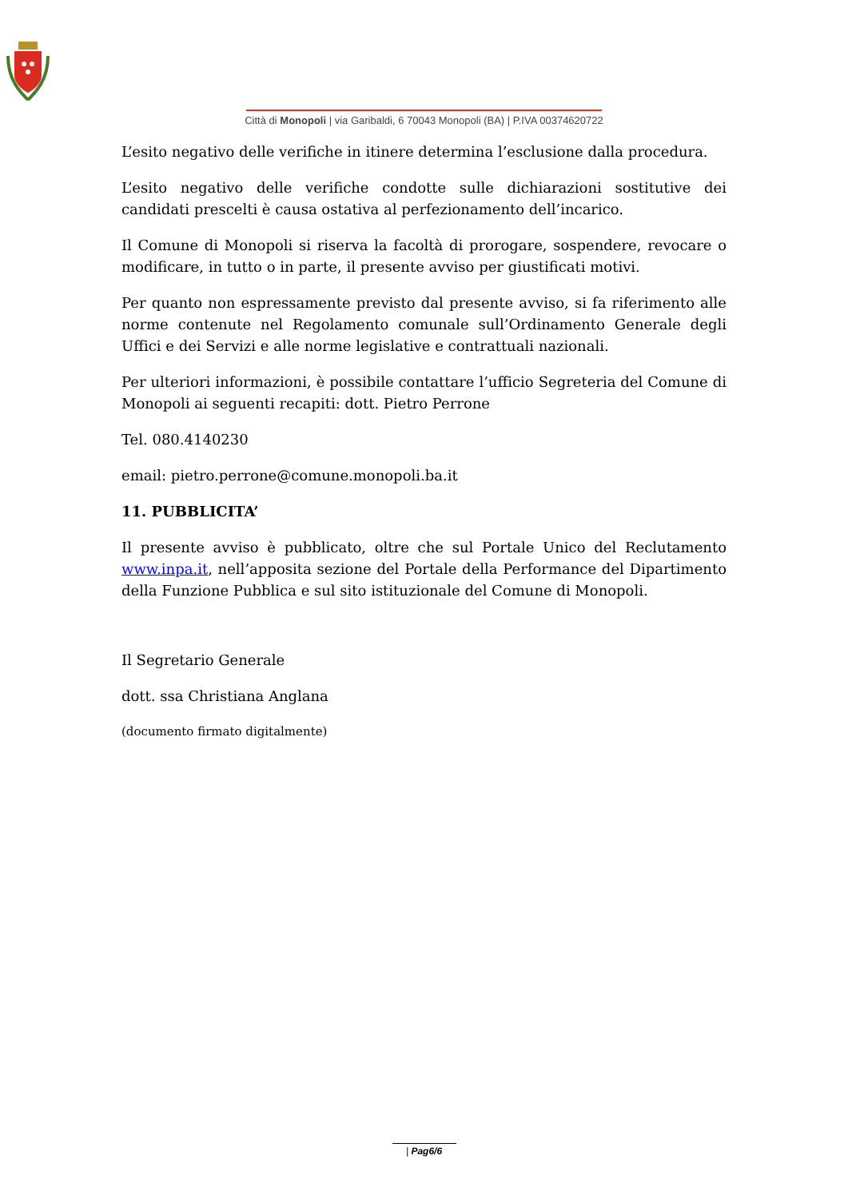Città di Monopoli | via Garibaldi, 6 70043 Monopoli (BA) | P.IVA 00374620722
L’esito negativo delle verifiche in itinere determina l’esclusione dalla procedura.
L’esito negativo delle verifiche condotte sulle dichiarazioni sostitutive dei candidati prescelti è causa ostativa al perfezionamento dell’incarico.
Il Comune di Monopoli si riserva la facoltà di prorogare, sospendere, revocare o modificare, in tutto o in parte, il presente avviso per giustificati motivi.
Per quanto non espressamente previsto dal presente avviso, si fa riferimento alle norme contenute nel Regolamento comunale sull’Ordinamento Generale degli Uffici e dei Servizi e alle norme legislative e contrattuali nazionali.
Per ulteriori informazioni, è possibile contattare l’ufficio Segreteria del Comune di Monopoli ai seguenti recapiti: dott. Pietro Perrone
Tel. 080.4140230
email: pietro.perrone@comune.monopoli.ba.it
11. PUBBLICITA’
Il presente avviso è pubblicato, oltre che sul Portale Unico del Reclutamento www.inpa.it, nell’apposita sezione del Portale della Performance del Dipartimento della Funzione Pubblica e sul sito istituzionale del Comune di Monopoli.
Il Segretario Generale
dott. ssa Christiana Anglana
(documento firmato digitalmente)
| Pag6/6